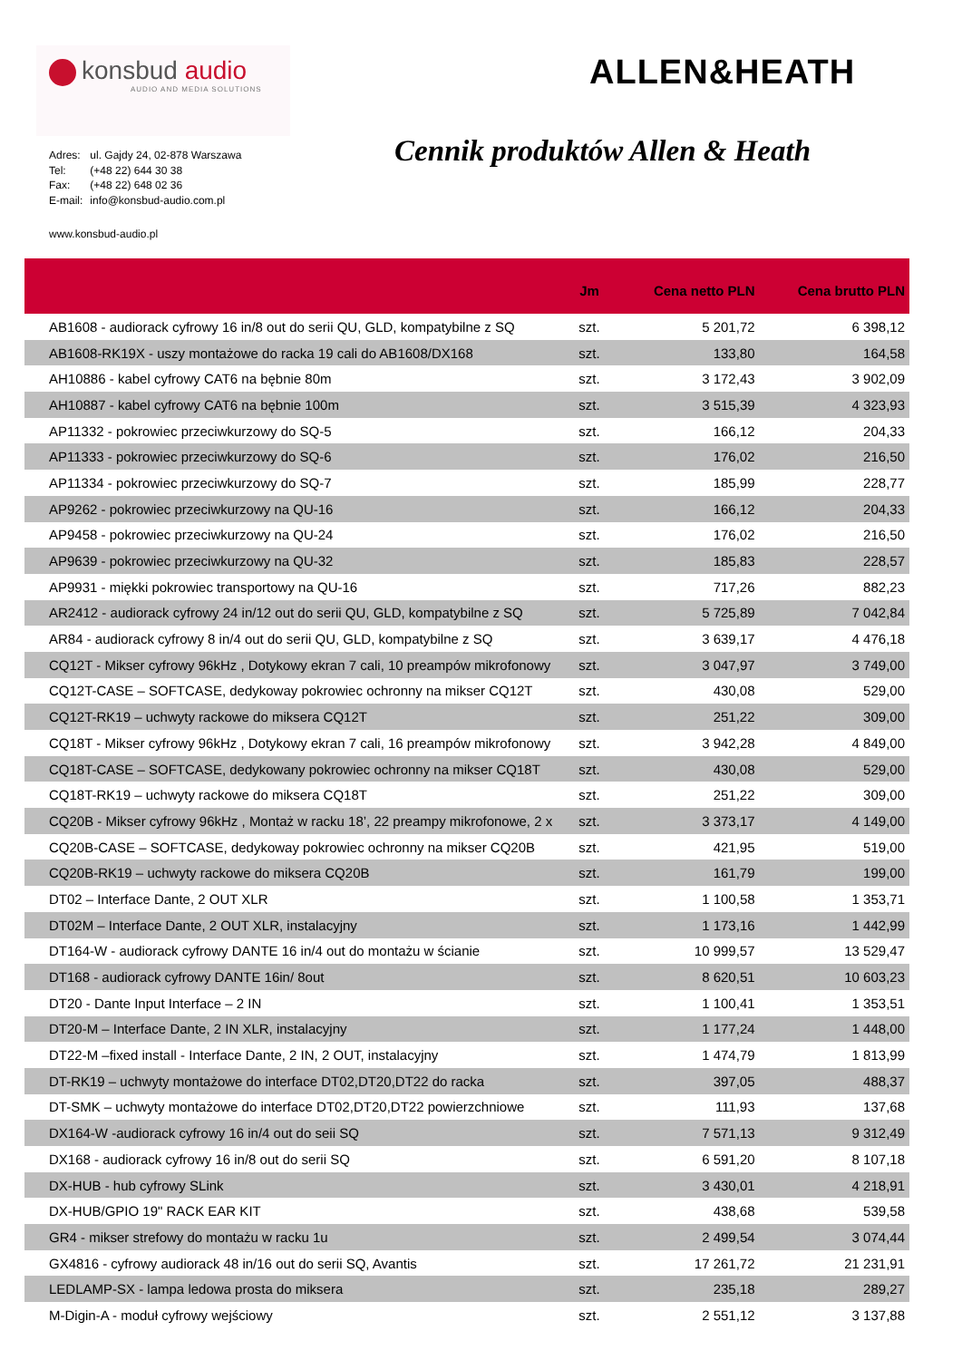konsbud audio
AUDIO AND MEDIA SOLUTIONS
ALLEN&HEATH
| Adres: | ul. Gajdy 24, 02-878 Warszawa |
| Tel: | (+48 22) 644 30 38 |
| Fax: | (+48 22) 648 02 36 |
| E-mail: | info@konsbud-audio.com.pl |
Cennik produktów Allen & Heath
www.konsbud-audio.pl
| | Jm | Cena netto PLN | Cena brutto PLN |
| --- | --- | --- | --- |
| AB1608 - audiorack cyfrowy 16 in/8 out do serii QU, GLD, kompatybilne z SQ | szt. | 5 201,72 | 6 398,12 |
| AB1608-RK19X - uszy montażowe do racka 19 cali do AB1608/DX168 | szt. | 133,80 | 164,58 |
| AH10886 - kabel cyfrowy CAT6 na bębnie 80m | szt. | 3 172,43 | 3 902,09 |
| AH10887 - kabel cyfrowy CAT6 na bębnie 100m | szt. | 3 515,39 | 4 323,93 |
| AP11332 - pokrowiec przeciwkurzowy do SQ-5 | szt. | 166,12 | 204,33 |
| AP11333 - pokrowiec przeciwkurzowy do SQ-6 | szt. | 176,02 | 216,50 |
| AP11334 - pokrowiec przeciwkurzowy do SQ-7 | szt. | 185,99 | 228,77 |
| AP9262 - pokrowiec przeciwkurzowy na QU-16 | szt. | 166,12 | 204,33 |
| AP9458 - pokrowiec przeciwkurzowy na QU-24 | szt. | 176,02 | 216,50 |
| AP9639 - pokrowiec przeciwkurzowy na QU-32 | szt. | 185,83 | 228,57 |
| AP9931 - miękki pokrowiec transportowy na QU-16 | szt. | 717,26 | 882,23 |
| AR2412 - audiorack cyfrowy 24 in/12 out do serii QU, GLD, kompatybilne z SQ | szt. | 5 725,89 | 7 042,84 |
| AR84 - audiorack cyfrowy 8 in/4 out do serii QU, GLD, kompatybilne z SQ | szt. | 3 639,17 | 4 476,18 |
| CQ12T - Mikser cyfrowy 96kHz , Dotykowy ekran 7 cali, 10 preampów mikrofonowy | szt. | 3 047,97 | 3 749,00 |
| CQ12T-CASE – SOFTCASE, dedykoway pokrowiec ochronny na mikser CQ12T | szt. | 430,08 | 529,00 |
| CQ12T-RK19 – uchwyty rackowe do miksera CQ12T | szt. | 251,22 | 309,00 |
| CQ18T - Mikser cyfrowy 96kHz , Dotykowy ekran 7 cali, 16 preampów mikrofonowy | szt. | 3 942,28 | 4 849,00 |
| CQ18T-CASE – SOFTCASE, dedykowany pokrowiec ochronny na mikser CQ18T | szt. | 430,08 | 529,00 |
| CQ18T-RK19 – uchwyty rackowe do miksera CQ18T | szt. | 251,22 | 309,00 |
| CQ20B - Mikser cyfrowy 96kHz , Montaż w racku 18’, 22 preampy mikrofonowe, 2 x | szt. | 3 373,17 | 4 149,00 |
| CQ20B-CASE – SOFTCASE, dedykoway pokrowiec ochronny na mikser CQ20B | szt. | 421,95 | 519,00 |
| CQ20B-RK19 – uchwyty rackowe do miksera CQ20B | szt. | 161,79 | 199,00 |
| DT02 – Interface Dante, 2 OUT XLR | szt. | 1 100,58 | 1 353,71 |
| DT02M – Interface Dante, 2 OUT XLR, instalacyjny | szt. | 1 173,16 | 1 442,99 |
| DT164-W - audiorack cyfrowy DANTE 16 in/4 out do montażu w ścianie | szt. | 10 999,57 | 13 529,47 |
| DT168 - audiorack cyfrowy DANTE 16in/ 8out | szt. | 8 620,51 | 10 603,23 |
| DT20 - Dante Input Interface – 2 IN | szt. | 1 100,41 | 1 353,51 |
| DT20-M – Interface Dante, 2 IN XLR, instalacyjny | szt. | 1 177,24 | 1 448,00 |
| DT22-M –fixed install - Interface Dante, 2 IN, 2 OUT, instalacyjny | szt. | 1 474,79 | 1 813,99 |
| DT-RK19 – uchwyty montażowe do interface DT02,DT20,DT22 do racka | szt. | 397,05 | 488,37 |
| DT-SMK – uchwyty montażowe do interface DT02,DT20,DT22 powierzchniowe | szt. | 111,93 | 137,68 |
| DX164-W -audiorack cyfrowy 16 in/4 out do seii SQ | szt. | 7 571,13 | 9 312,49 |
| DX168 - audiorack cyfrowy 16 in/8 out do serii SQ | szt. | 6 591,20 | 8 107,18 |
| DX-HUB - hub cyfrowy SLink | szt. | 3 430,01 | 4 218,91 |
| DX-HUB/GPIO 19" RACK EAR KIT | szt. | 438,68 | 539,58 |
| GR4 - mikser strefowy do montażu w racku 1u | szt. | 2 499,54 | 3 074,44 |
| GX4816 - cyfrowy audiorack 48 in/16 out do serii SQ, Avantis | szt. | 17 261,72 | 21 231,91 |
| LEDLAMP-SX - lampa ledowa prosta do miksera | szt. | 235,18 | 289,27 |
| M-Digin-A - moduł cyfrowy wejściowy | szt. | 2 551,12 | 3 137,88 |